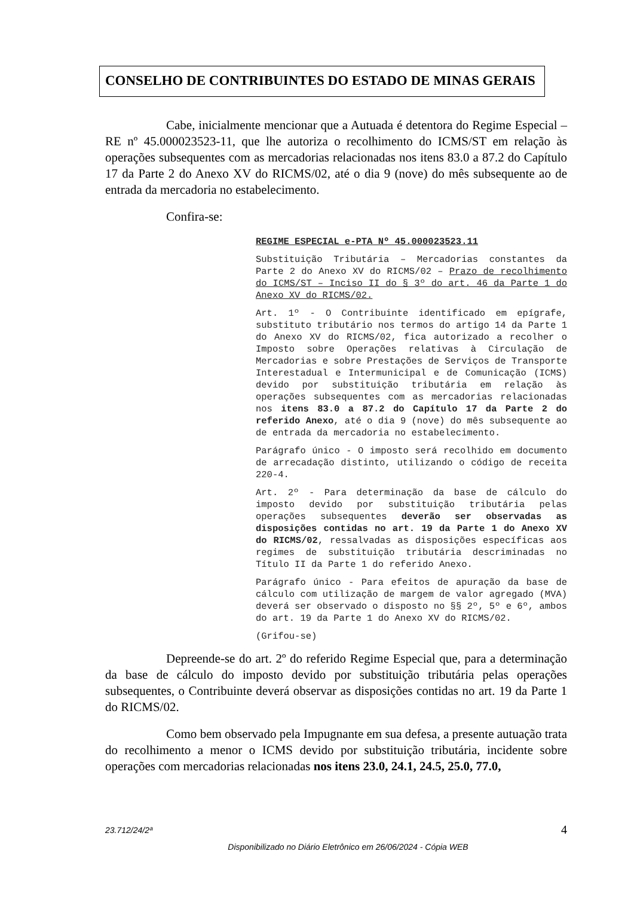CONSELHO DE CONTRIBUINTES DO ESTADO DE MINAS GERAIS
Cabe, inicialmente mencionar que a Autuada é detentora do Regime Especial – RE nº 45.000023523-11, que lhe autoriza o recolhimento do ICMS/ST em relação às operações subsequentes com as mercadorias relacionadas nos itens 83.0 a 87.2 do Capítulo 17 da Parte 2 do Anexo XV do RICMS/02, até o dia 9 (nove) do mês subsequente ao de entrada da mercadoria no estabelecimento.
Confira-se:
REGIME ESPECIAL e-PTA Nº 45.000023523.11
Substituição Tributária – Mercadorias constantes da Parte 2 do Anexo XV do RICMS/02 – Prazo de recolhimento do ICMS/ST – Inciso II do § 3º do art. 46 da Parte 1 do Anexo XV do RICMS/02.
Art. 1º - O Contribuinte identificado em epígrafe, substituto tributário nos termos do artigo 14 da Parte 1 do Anexo XV do RICMS/02, fica autorizado a recolher o Imposto sobre Operações relativas à Circulação de Mercadorias e sobre Prestações de Serviços de Transporte Interestadual e Intermunicipal e de Comunicação (ICMS) devido por substituição tributária em relação às operações subsequentes com as mercadorias relacionadas nos itens 83.0 a 87.2 do Capítulo 17 da Parte 2 do referido Anexo, até o dia 9 (nove) do mês subsequente ao de entrada da mercadoria no estabelecimento.
Parágrafo único - O imposto será recolhido em documento de arrecadação distinto, utilizando o código de receita 220-4.
Art. 2º - Para determinação da base de cálculo do imposto devido por substituição tributária pelas operações subsequentes deverão ser observadas as disposições contidas no art. 19 da Parte 1 do Anexo XV do RICMS/02, ressalvadas as disposições específicas aos regimes de substituição tributária descriminadas no Título II da Parte 1 do referido Anexo.
Parágrafo único - Para efeitos de apuração da base de cálculo com utilização de margem de valor agregado (MVA) deverá ser observado o disposto no §§ 2º, 5º e 6º, ambos do art. 19 da Parte 1 do Anexo XV do RICMS/02.
(Grifou-se)
Depreende-se do art. 2º do referido Regime Especial que, para a determinação da base de cálculo do imposto devido por substituição tributária pelas operações subsequentes, o Contribuinte deverá observar as disposições contidas no art. 19 da Parte 1 do RICMS/02.
Como bem observado pela Impugnante em sua defesa, a presente autuação trata do recolhimento a menor o ICMS devido por substituição tributária, incidente sobre operações com mercadorias relacionadas nos itens 23.0, 24.1, 24.5, 25.0, 77.0,
23.712/24/2ª 4
Disponibilizado no Diário Eletrônico em 26/06/2024 - Cópia WEB